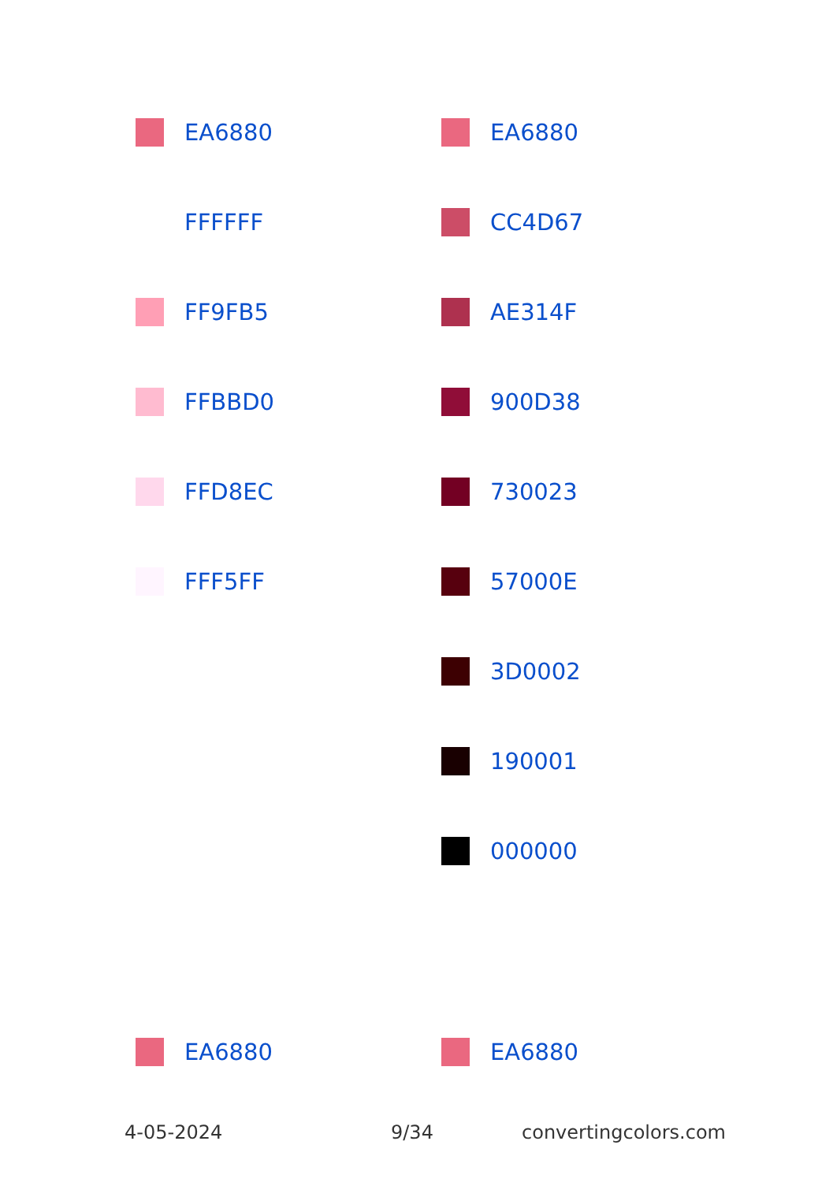EA6880
FFFFFF
FF9FB5
FFBBD0
FFD8EC
FFF5FF
EA6880
CC4D67
AE314F
900D38
730023
57000E
3D0002
190001
000000
EA6880 EA6880
4-05-2024 9/34 convertingcolors.com